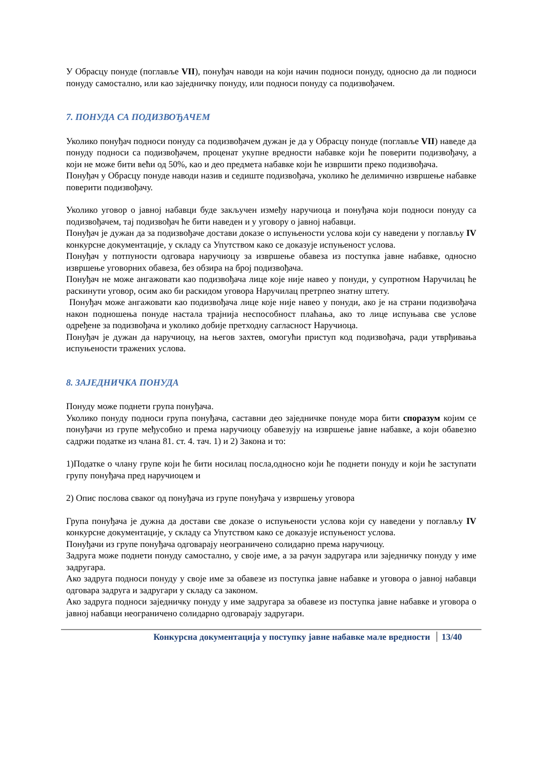У Обрасцу понуде (поглавље VII), понуђач наводи на који начин подноси понуду, односно да ли подноси понуду самостално, или као заједничку понуду, или подноси понуду са подизвођачем.
7. ПОНУДА СА ПОДИЗВОЂАЧЕМ
Уколико понуђач подноси понуду са подизвођачем дужан је да у Обрасцу понуде (поглавље VII) наведе да понуду подноси са подизвођачем, проценат укупне вредности набавке који ће поверити подизвођачу, а који не може бити већи од 50%, као и део предмета набавке који ће извршити преко подизвођача.
Понуђач у Обрасцу понуде наводи назив и седиште подизвођача, уколико ће делимично извршење набавке поверити подизвођачу.
Уколико уговор о јавној набавци буде закључен између наручиоца и понуђача који подноси понуду са подизвођачем, тај подизвођач ће бити наведен и у уговору о јавној набавци.
Понуђач је дужан да за подизвођаче достави доказе о испуњености услова који су наведени у поглављу IV конкурсне документације, у складу са Упутством како се доказује испуњеност услова.
Понуђач у потпуности одговара наручиоцу за извршење обавеза из поступка јавне набавке, односно извршење уговорних обавеза, без обзира на број подизвођача.
Понуђач не може ангажовати као подизвођача лице које није навео у понуди, у супротном Наручилац ће раскинути уговор, осим ако би раскидом уговора Наручилац претрпео знатну штету.
Понуђач може ангажовати као подизвођача лице које није навео у понуди, ако је на страни подизвођача након подношења понуде настала трајнија неспособност плаћања, ако то лице испуњава све услове одређене за подизвођача и уколико добије претходну сагласност Наручиоца.
Понуђач је дужан да наручиоцу, на његов захтев, омогући приступ код подизвођача, ради утврђивања испуњености тражених услова.
8. ЗАЈЕДНИЧКА ПОНУДА
Понуду може поднети група понуђача.
Уколико понуду подноси група понуђача, саставни део заједничке понуде мора бити споразум којим се понуђачи из групе међусобно и према наручиоцу обавезују на извршење јавне набавке, а који обавезно садржи податке из члана 81. ст. 4. тач. 1) и 2) Закона и то:
1)Податке о члану групе који ће бити носилац посла,односно који ће поднети понуду и који ће заступати групу понуђача пред наручиоцем и
2) Опис послова сваког од понуђача из групе понуђача у извршењу уговора
Група понуђача је дужна да достави све доказе о испуњености услова који су наведени у поглављу IV конкурсне документације, у складу са Упутством како се доказује испуњеност услова.
Понуђачи из групе понуђача одговарају неограничено солидарно према наручиоцу.
Задруга може поднети понуду самостално, у своје име, а за рачун задругара или заједничку понуду у име задругара.
Ако задруга подноси понуду у своје име за обавезе из поступка јавне набавке и уговора о јавној набавци одговара задруга и задругари у складу са законом.
Ако задруга подноси заједничку понуду у име задругара за обавезе из поступка јавне набавке и уговора о јавној набавци неограничено солидарно одговарају задругари.
Конкурсна документација у поступку јавне набавке мале вредности 13/40